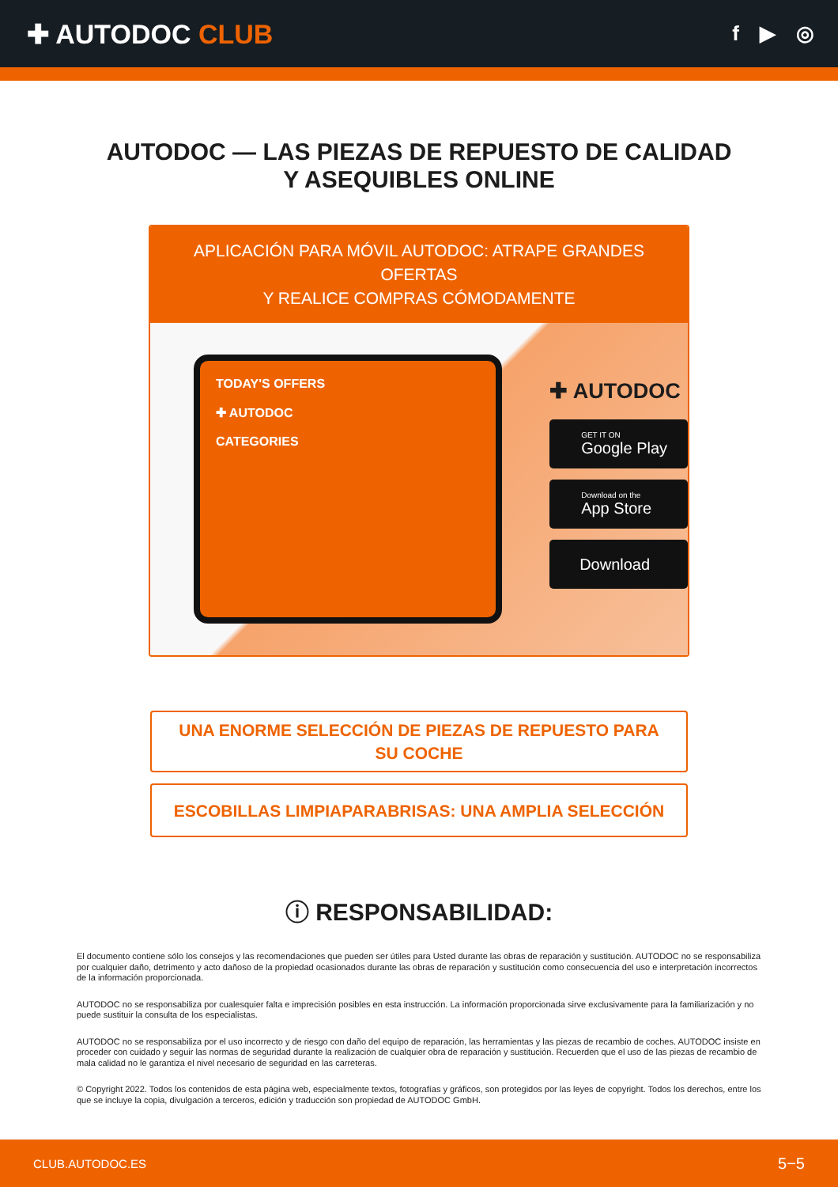✚ AUTODOC CLUB
f ▶ ◎
AUTODOC — LAS PIEZAS DE REPUESTO DE CALIDAD
Y ASEQUIBLES ONLINE
APLICACIÓN PARA MÓVIL AUTODOC: ATRAPE GRANDES OFERTAS
Y REALICE COMPRAS CÓMODAMENTE
TODAY'S OFFERS
✚ AUTODOC
CATEGORIES
✚ AUTODOC
GET IT ON
Google Play
Download on the
App Store
Download
UNA ENORME SELECCIÓN DE PIEZAS DE REPUESTO PARA SU COCHE
ESCOBILLAS LIMPIAPARABRISAS: UNA AMPLIA SELECCIÓN
ⓘ RESPONSABILIDAD:
El documento contiene sólo los consejos y las recomendaciones que pueden ser útiles para Usted durante las obras de reparación y sustitución. AUTODOC no se responsabiliza por cualquier daño, detrimento y acto dañoso de la propiedad ocasionados durante las obras de reparación y sustitución como consecuencia del uso e interpretación incorrectos de la información proporcionada.
AUTODOC no se responsabiliza por cualesquier falta e imprecisión posibles en esta instrucción. La información proporcionada sirve exclusivamente para la familiarización y no puede sustituir la consulta de los especialistas.
AUTODOC no se responsabiliza por el uso incorrecto y de riesgo con daño del equipo de reparación, las herramientas y las piezas de recambio de coches. AUTODOC insiste en proceder con cuidado y seguir las normas de seguridad durante la realización de cualquier obra de reparación y sustitución. Recuerden que el uso de las piezas de recambio de mala calidad no le garantiza el nivel necesario de seguridad en las carreteras.
© Copyright 2022. Todos los contenidos de esta página web, especialmente textos, fotografías y gráficos, son protegidos por las leyes de copyright. Todos los derechos, entre los que se incluye la copia, divulgación a terceros, edición y traducción son propiedad de AUTODOC GmbH.
CLUB.AUTODOC.ES 5−5